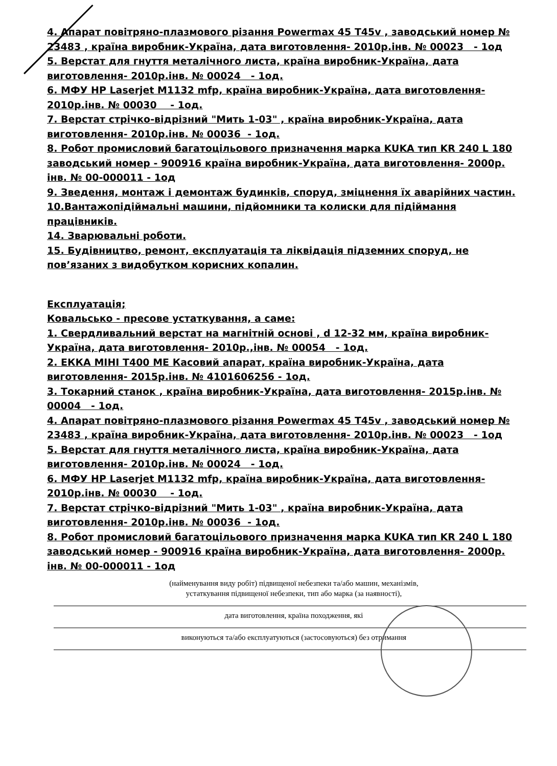4. Апарат повітряно-плазмового різання Powermax 45 T45v , заводський номер № 23483 , країна виробник-Україна, дата виготовлення- 2010р.інв. № 00023 - 1од
5. Верстат для гнуття металічного листа, країна виробник-Україна, дата виготовлення- 2010р.інв. № 00024 - 1од.
6. МФУ HP Laserjet M1132 mfp, країна виробник-Україна, дата виготовлення- 2010р.інв. № 00030 - 1од.
7. Верстат стрічко-відрізний "Мить 1-03" , країна виробник-Україна, дата виготовлення- 2010р.інв. № 00036 - 1од.
8. Робот промисловий багатоцільового призначення марка KUKA тип KR 240 L 180 заводський номер - 900916 країна виробник-Україна, дата виготовлення- 2000р. інв. № 00-000011 - 1од
9. Зведення, монтаж і демонтаж будинків, споруд, зміцнення їх аварійних частин.
10.Вантажопідіймальні машини, підйомники та колиски для підіймання працівників.
14. Зварювальні роботи.
15. Будівництво, ремонт, експлуатація та ліквідація підземних споруд, не пов’язаних з видобутком корисних копалин.
Експлуатація;
Ковальсько - пресове устаткування, а саме:
1. Свердливальний верстат на магнітній основі , d 12-32 мм, країна виробник-Україна, дата виготовлення- 2010р.,інв. № 00054 - 1од.
2. ЕККА МІНІ Т400 МЕ Касовий апарат, країна виробник-Україна, дата виготовлення- 2015р.інв. № 4101606256 - 1од.
3. Токарний станок , країна виробник-Україна, дата виготовлення- 2015р.інв. № 00004 - 1од.
4. Апарат повітряно-плазмового різання Powermax 45 T45v , заводський номер № 23483 , країна виробник-Україна, дата виготовлення- 2010р.інв. № 00023 - 1од
5. Верстат для гнуття металічного листа, країна виробник-Україна, дата виготовлення- 2010р.інв. № 00024 - 1од.
6. МФУ HP Laserjet M1132 mfp, країна виробник-Україна, дата виготовлення- 2010р.інв. № 00030 - 1од.
7. Верстат стрічко-відрізний "Мить 1-03" , країна виробник-Україна, дата виготовлення- 2010р.інв. № 00036 - 1од.
8. Робот промисловий багатоцільового призначення марка KUKA тип KR 240 L 180 заводський номер - 900916 країна виробник-Україна, дата виготовлення- 2000р. інв. № 00-000011 - 1од
(найменування виду робіт) підвищеної небезпеки та/або машин, механізмів,
устаткування підвищеної небезпеки, тип або марка (за наявності),
дата виготовлення, країна походження, які
виконуються та/або експлуатуються (застосовуються) без отримання